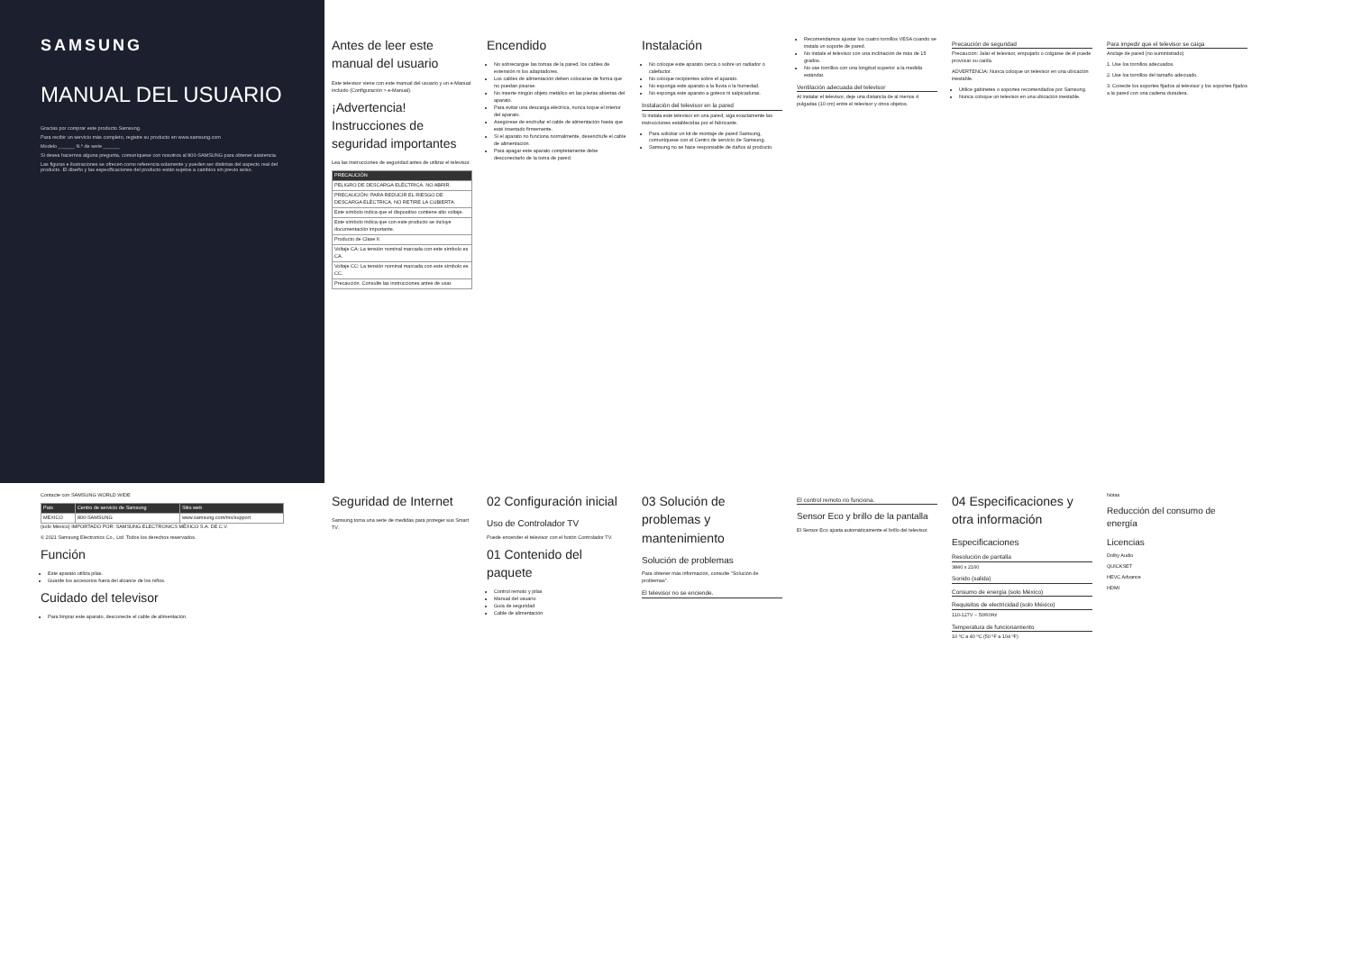SAMSUNG
MANUAL DEL USUARIO
Gracias por comprar este producto Samsung.
Para recibir un servicio más completo, registre su producto en www.samsung.com
Modelo ______ N.º de serie ______
Si desea hacernos alguna pregunta, comuníquese con nosotros al 800-SAMSUNG para obtener asistencia.
Las figuras e ilustraciones se ofrecen como referencia solamente y pueden ser distintas del aspecto real del producto. El diseño y las especificaciones del producto están sujetos a cambios sin previo aviso.
Antes de leer este manual del usuario
Este televisor viene con este manual del usuario y un e-Manual incluido (Configuración > e-Manual).
¡Advertencia! Instrucciones de seguridad importantes
Lea las instrucciones de seguridad antes de utilizar el televisor.
| PRECAUCIÓN |
| --- |
| PELIGRO DE DESCARGA ELÉCTRICA. NO ABRIR. |
| PRECAUCIÓN: PARA REDUCIR EL RIESGO DE DESCARGA ELÉCTRICA, NO RETIRE LA CUBIERTA. |
| Este símbolo indica que el dispositivo contiene alto voltaje. |
| Este símbolo indica que con este producto se incluye documentación importante. |
| Producto de Clase II. |
| Voltaje CA: La tensión nominal marcada con este símbolo es CA. |
| Voltaje CC: La tensión nominal marcada con este símbolo es CC. |
| Precaución. Consulte las instrucciones antes de usar. |
Encendido
No sobrecargue las tomas de la pared, los cables de extensión ni los adaptadores.
Los cables de alimentación deben colocarse de forma que no puedan pisarse.
No inserte ningún objeto metálico en las piezas abiertas del aparato.
Para evitar una descarga eléctrica, nunca toque el interior del aparato.
Asegúrese de enchufar el cable de alimentación hasta que esté insertado firmemente.
Si el aparato no funciona normalmente, desenchufe el cable de alimentación.
Para apagar este aparato completamente debe desconectarlo de la toma de pared.
Instalación
No coloque este aparato cerca o sobre un radiador o calefactor.
No coloque recipientes sobre el aparato.
No exponga este aparato a la lluvia o la humedad.
No exponga este aparato a goteos ni salpicaduras.
Instalación del televisor en la pared
Si instala este televisor en una pared, siga exactamente las instrucciones establecidas por el fabricante.
Para solicitar un kit de montaje de pared Samsung, comuníquese con el Centro de servicio de Samsung.
Samsung no se hace responsable de daños al producto.
Recomendamos ajustar los cuatro tornillos VESA cuando se instala un soporte de pared.
No instale el televisor con una inclinación de más de 15 grados.
No use tornillos con una longitud superior a la medida estándar.
Ventilación adecuada del televisor
Al instalar el televisor, deje una distancia de al menos 4 pulgadas (10 cm) entre el televisor y otros objetos.
Precaución de seguridad
Precaución: Jalar el televisor, empujarlo o colgarse de él puede provocar su caída.
ADVERTENCIA: Nunca coloque un televisor en una ubicación inestable.
Utilice gabinetes o soportes recomendados por Samsung.
Nunca coloque un televisor en una ubicación inestable.
Para impedir que el televisor se caiga
Anclaje de pared (no suministrado)
1. Use los tornillos adecuados.
2. Use los tornillos del tamaño adecuado.
3. Conecte los soportes fijados al televisor y los soportes fijados a la pared con una cadena duradera.
Contacte con SAMSUNG WORLD WIDE
| País | Centro de servicio de Samsung | Sitio web |
| --- | --- | --- |
| MEXICO | 800-SAMSUNG | www.samsung.com/mx/support |
(solo México) IMPORTADO POR: SAMSUNG ELECTRONICS MÉXICO S.A. DE C.V.
© 2021 Samsung Electronics Co., Ltd. Todos los derechos reservados.
Función
Este aparato utiliza pilas.
Guarde los accesorios fuera del alcance de los niños.
Cuidado del televisor
Para limpiar este aparato, desconecte el cable de alimentación.
Seguridad de Internet
Samsung toma una serie de medidas para proteger sus Smart TV.
02 Configuración inicial
Uso de Controlador TV
Puede encender el televisor con el botón Controlador TV.
01 Contenido del paquete
Control remoto y pilas
Manual del usuario
Guía de seguridad
Cable de alimentación
03 Solución de problemas y mantenimiento
Solución de problemas
Para obtener más información, consulte "Solución de problemas".
El televisor no se enciende.
El control remoto no funciona.
Sensor Eco y brillo de la pantalla
El Sensor Eco ajusta automáticamente el brillo del televisor.
04 Especificaciones y otra información
Especificaciones
Resolución de pantalla
3840 x 2160
Sonido (salida)
Consumo de energía (solo México)
Requisitos de electricidad (solo México)
110-127V ~ 50/60Hz
Temperatura de funcionamiento
10 ºC a 40 ºC (50 ºF a 104 ºF)
Notas
Reducción del consumo de energía
Licencias
Dolby Audio
QUICKSET
HEVC Advance
HDMI